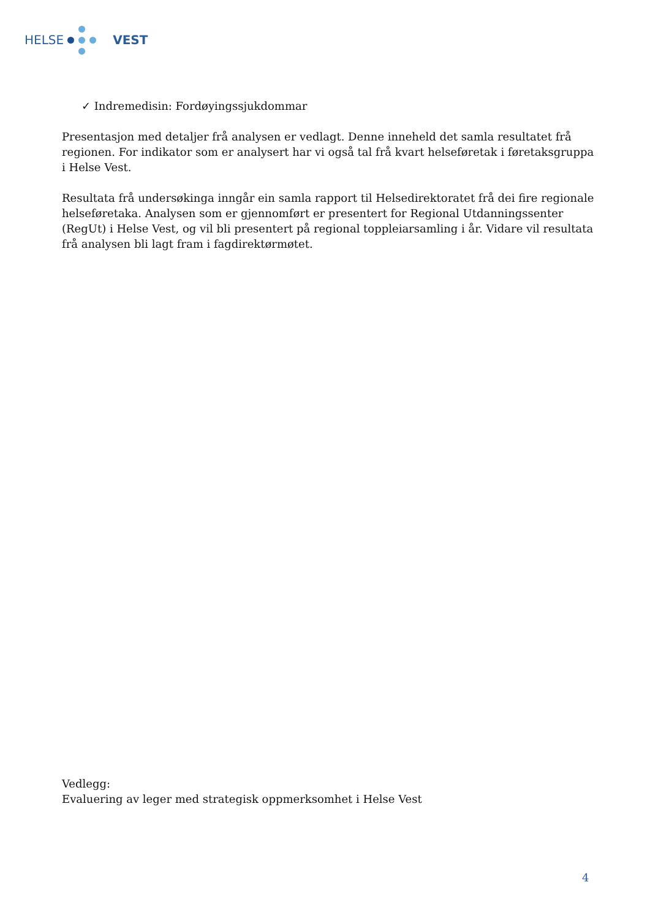HELSE VEST
✓ Indremedisin: Fordøyingssjukdommar
Presentasjon med detaljer frå analysen er vedlagt. Denne inneheld det samla resultatet frå regionen. For indikator som er analysert har vi også tal frå kvart helseføretak i føretaksgruppa i Helse Vest.
Resultata frå undersøkinga inngår ein samla rapport til Helsedirektoratet frå dei fire regionale helseføretaka. Analysen som er gjennomført er presentert for Regional Utdanningssenter (RegUt) i Helse Vest, og vil bli presentert på regional toppleiarsamling i år. Vidare vil resultata frå analysen bli lagt fram i fagdirektørmøtet.
Vedlegg:
Evaluering av leger med strategisk oppmerksomhet i Helse Vest
4